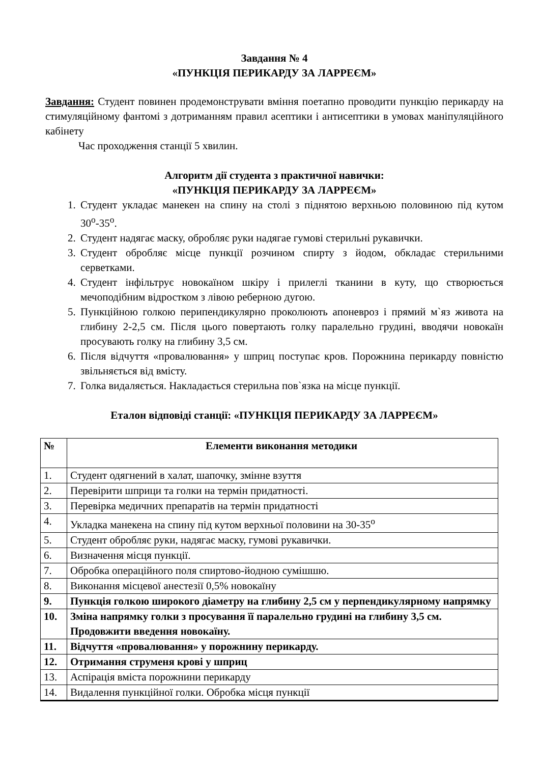Завдання № 4
«ПУНКЦІЯ ПЕРИКАРДУ ЗА ЛАРРЕЄМ»
Завдання: Студент повинен продемонструвати вміння поетапно проводити пункцію перикарду на стимуляційному фантомі з дотриманням правил асептики і антисептики в умовах маніпуляційного кабінету
Час проходження станції 5 хвилин.
Алгоритм дії студента з практичної навички:
«ПУНКЦІЯ ПЕРИКАРДУ ЗА ЛАРРЕЄМ»
1. Студент укладає манекен на спину на столі з піднятою верхньою половиною під кутом 30<sup>о</sup>-35<sup>о</sup>.
2. Студент надягає маску, обробляє руки надягае гумові стерильні рукавички.
3. Студент обробляє місце пункції розчином спирту з йодом, обкладає стерильними серветками.
4. Студент інфільтрує новокаїном шкіру і прилеглі тканини в куту, що створюється мечоподібним відростком з лівою реберною дугою.
5. Пункційною голкою перипендикулярно проколюють апоневроз і прямий м`яз живота на глибину 2-2,5 см. Після цього повертають голку паралельно грудині, вводячи новокаїн просувають голку на глибину 3,5 см.
6. Після відчуття «провалювання» у шприц поступає кров. Порожнина перикарду повністю звільняється від вмісту.
7. Голка видаляється. Накладається стерильна пов`язка на місце пункції.
Еталон відповіді станції: «ПУНКЦІЯ ПЕРИКАРДУ ЗА ЛАРРЕЄМ»
| № | Елементи виконання методики |
| --- | --- |
| 1. | Студент одягнений в халат, шапочку, змінне взуття |
| 2. | Перевірити шприци та голки на термін придатності. |
| 3. | Перевірка медичних препаратів на термін придатності |
| 4. | Укладка манекена на спину під кутом верхньої половини на 30-35<sup>о</sup> |
| 5. | Студент обробляє руки, надягає маску, гумові рукавички. |
| 6. | Визначення місця пункції. |
| 7. | Обробка операційного поля спиртово-йодною сумішшю. |
| 8. | Виконання місцевої анестезії 0,5% новокаїну |
| 9. | Пункція голкою широкого діаметру на глибину 2,5 см у перпендикулярному напрямку |
| 10. | Зміна напрямку голки з просування її паралельно грудині на глибину 3,5 см. Продовжити введення новокаїну. |
| 11. | Відчуття «провалювання» у порожнину перикарду. |
| 12. | Отримання струменя крові у шприц |
| 13. | Аспірація вміста порожнини перикарду |
| 14. | Видалення пункційної голки. Обробка місця пункції |